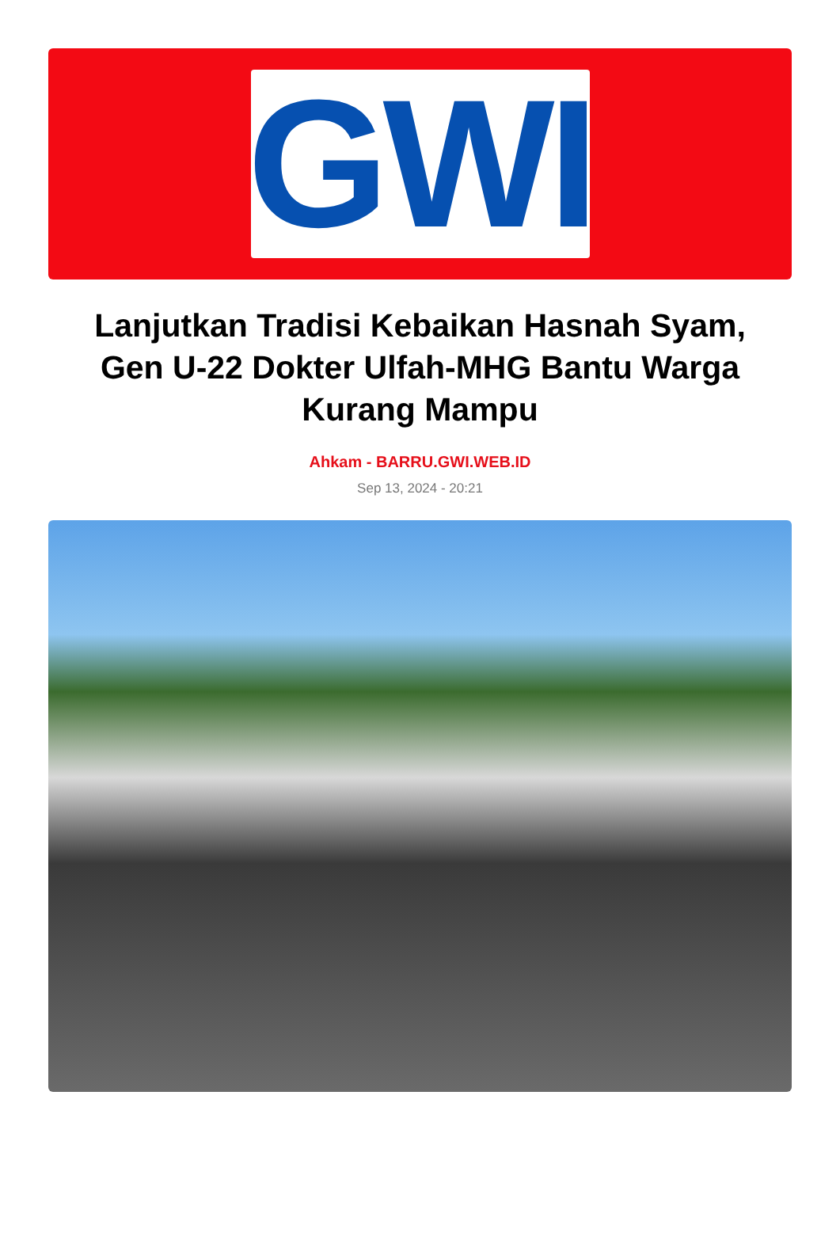GWI
Lanjutkan Tradisi Kebaikan Hasnah Syam, Gen U-22 Dokter Ulfah-MHG Bantu Warga Kurang Mampu
Ahkam - BARRU.GWI.WEB.ID
Sep 13, 2024 - 20:21